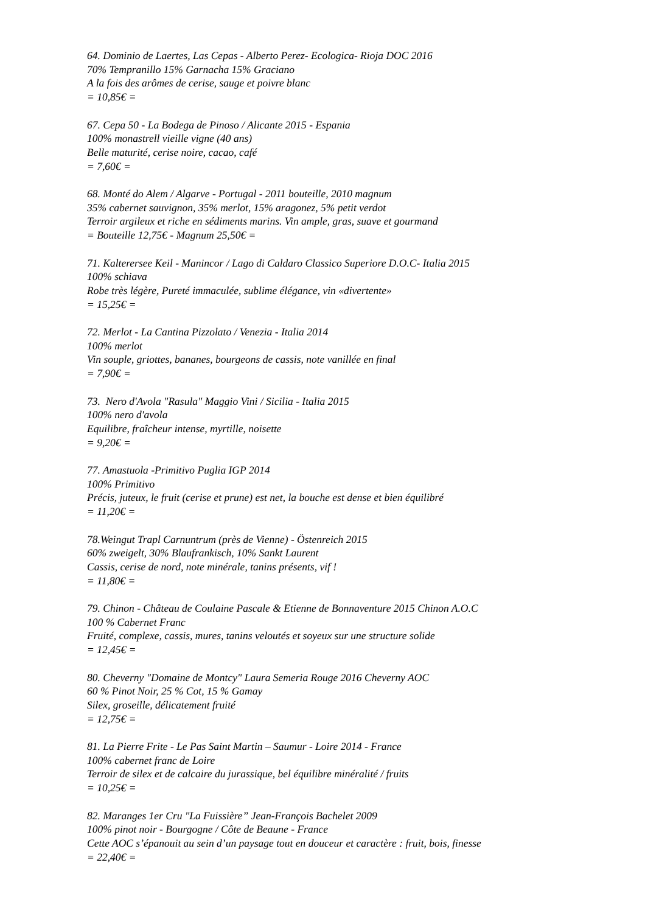64. Dominio de Laertes, Las Cepas - Alberto Perez- Ecologica- Rioja DOC 2016
70% Tempranillo 15% Garnacha 15% Graciano
A la fois des arômes de cerise, sauge et poivre blanc
= 10,85€ =
67. Cepa 50 - La Bodega de Pinoso / Alicante 2015 - Espania
100% monastrell vieille vigne (40 ans)
Belle maturité, cerise noire, cacao, café
= 7,60€ =
68. Monté do Alem / Algarve - Portugal - 2011 bouteille, 2010 magnum
35% cabernet sauvignon, 35% merlot, 15% aragonez, 5% petit verdot
Terroir argileux et riche en sédiments marins. Vin ample, gras, suave et gourmand
= Bouteille 12,75€ - Magnum 25,50€ =
71. Kalterersee Keil - Manincor / Lago di Caldaro Classico Superiore D.O.C- Italia 2015
100% schiava
Robe très légère, Pureté immaculée, sublime élégance, vin «divertente»
= 15,25€ =
72. Merlot - La Cantina Pizzolato / Venezia - Italia 2014
100% merlot
Vin souple, griottes, bananes, bourgeons de cassis, note vanillée en final
= 7,90€ =
73. Nero d'Avola "Rasula" Maggio Vini / Sicilia - Italia 2015
100% nero d'avola
Equilibre, fraîcheur intense, myrtille, noisette
= 9,20€ =
77. Amastuola -Primitivo Puglia IGP 2014
100% Primitivo
Précis, juteux, le fruit (cerise et prune) est net, la bouche est dense et bien équilibré
= 11,20€ =
78.Weingut Trapl Carnuntrum (près de Vienne) - Östenreich 2015
60% zweigelt, 30% Blaufrankisch, 10% Sankt Laurent
Cassis, cerise de nord, note minérale, tanins présents, vif !
= 11,80€ =
79. Chinon - Château de Coulaine Pascale & Etienne de Bonnaventure 2015 Chinon A.O.C
100 % Cabernet Franc
Fruité, complexe, cassis, mures, tanins veloutés et soyeux sur une structure solide
= 12,45€ =
80. Cheverny "Domaine de Montcy" Laura Semeria Rouge 2016 Cheverny AOC
60 % Pinot Noir, 25 % Cot, 15 % Gamay
Silex, groseille, délicatement fruité
= 12,75€ =
81. La Pierre Frite - Le Pas Saint Martin – Saumur - Loire 2014 - France
100% cabernet franc de Loire
Terroir de silex et de calcaire du jurassique, bel équilibre minéralité / fruits
= 10,25€ =
82. Maranges 1er Cru "La Fuissière” Jean-François Bachelet 2009
100% pinot noir - Bourgogne / Côte de Beaune - France
Cette AOC s’épanouit au sein d’un paysage tout en douceur et caractère : fruit, bois, finesse
= 22,40€ =